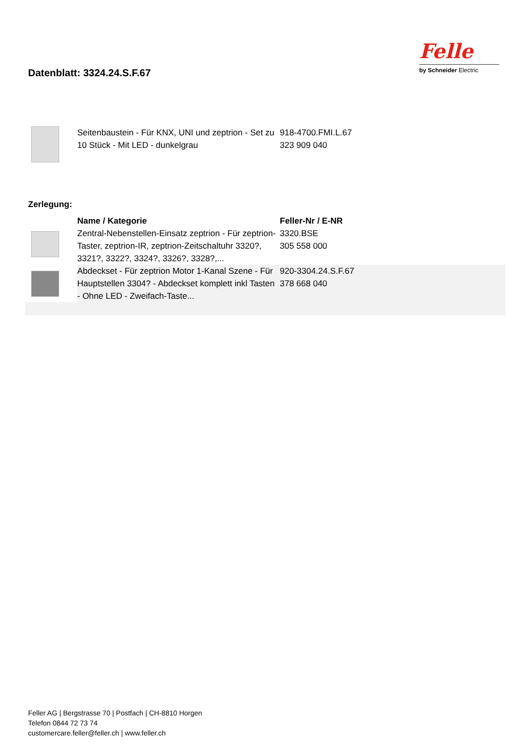Datenblatt: 3324.24.S.F.67
Felle
by Schneider Electric
| | Seitenbaustein - Für KNX, UNI und zeptrion - Set zu 10 Stück - Mit LED - dunkelgrau | 918-4700.FMI.L.67 323 909 040 |
Zerlegung:
| | Name / Kategorie | Feller-Nr / E-NR |
| --- | --- | --- |
| | Zentral-Nebenstellen-Einsatz zeptrion - Für zeptrion-Taster, zeptrion-IR, zeptrion-Zeitschaltuhr 3320?, 3321?, 3322?, 3324?, 3326?, 3328?,... | 3320.BSE 305 558 000 |
| | Abdeckset - Für zeptrion Motor 1-Kanal Szene - Für Hauptstellen 3304? - Abdeckset komplett inkl Tasten - Ohne LED - Zweifach-Taste... | 920-3304.24.S.F.67 378 668 040 |
Feller AG | Bergstrasse 70 | Postfach | CH-8810 Horgen
Telefon 0844 72 73 74
customercare.feller@feller.ch | www.feller.ch